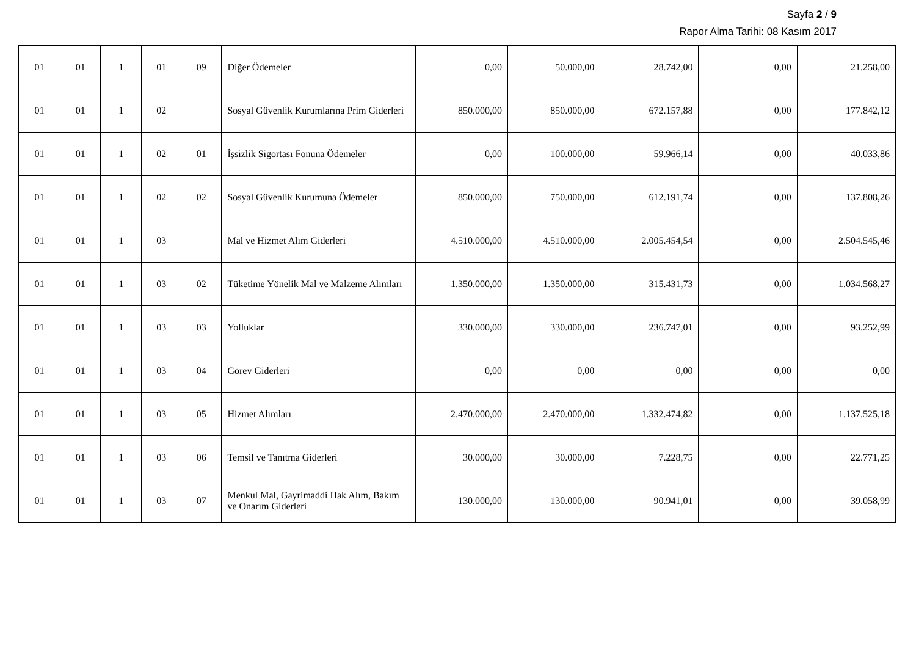Sayfa 2 / 9
Rapor Alma Tarihi: 08 Kasım 2017
| 01 | 01 | 1 | 01 | 09 | Diğer Ödemeler | 0,00 | 50.000,00 | 28.742,00 | 0,00 | 21.258,00 |
| 01 | 01 | 1 | 02 | | Sosyal Güvenlik Kurumlarına Prim Giderleri | 850.000,00 | 850.000,00 | 672.157,88 | 0,00 | 177.842,12 |
| 01 | 01 | 1 | 02 | 01 | İşsizlik Sigortası Fonuna Ödemeler | 0,00 | 100.000,00 | 59.966,14 | 0,00 | 40.033,86 |
| 01 | 01 | 1 | 02 | 02 | Sosyal Güvenlik Kurumuna Ödemeler | 850.000,00 | 750.000,00 | 612.191,74 | 0,00 | 137.808,26 |
| 01 | 01 | 1 | 03 | | Mal ve Hizmet Alım Giderleri | 4.510.000,00 | 4.510.000,00 | 2.005.454,54 | 0,00 | 2.504.545,46 |
| 01 | 01 | 1 | 03 | 02 | Tüketime Yönelik Mal ve Malzeme Alımları | 1.350.000,00 | 1.350.000,00 | 315.431,73 | 0,00 | 1.034.568,27 |
| 01 | 01 | 1 | 03 | 03 | Yolluklar | 330.000,00 | 330.000,00 | 236.747,01 | 0,00 | 93.252,99 |
| 01 | 01 | 1 | 03 | 04 | Görev Giderleri | 0,00 | 0,00 | 0,00 | 0,00 | 0,00 |
| 01 | 01 | 1 | 03 | 05 | Hizmet Alımları | 2.470.000,00 | 2.470.000,00 | 1.332.474,82 | 0,00 | 1.137.525,18 |
| 01 | 01 | 1 | 03 | 06 | Temsil ve Tanıtma Giderleri | 30.000,00 | 30.000,00 | 7.228,75 | 0,00 | 22.771,25 |
| 01 | 01 | 1 | 03 | 07 | Menkul Mal, Gayrimaddi Hak Alım, Bakım ve Onarım Giderleri | 130.000,00 | 130.000,00 | 90.941,01 | 0,00 | 39.058,99 |